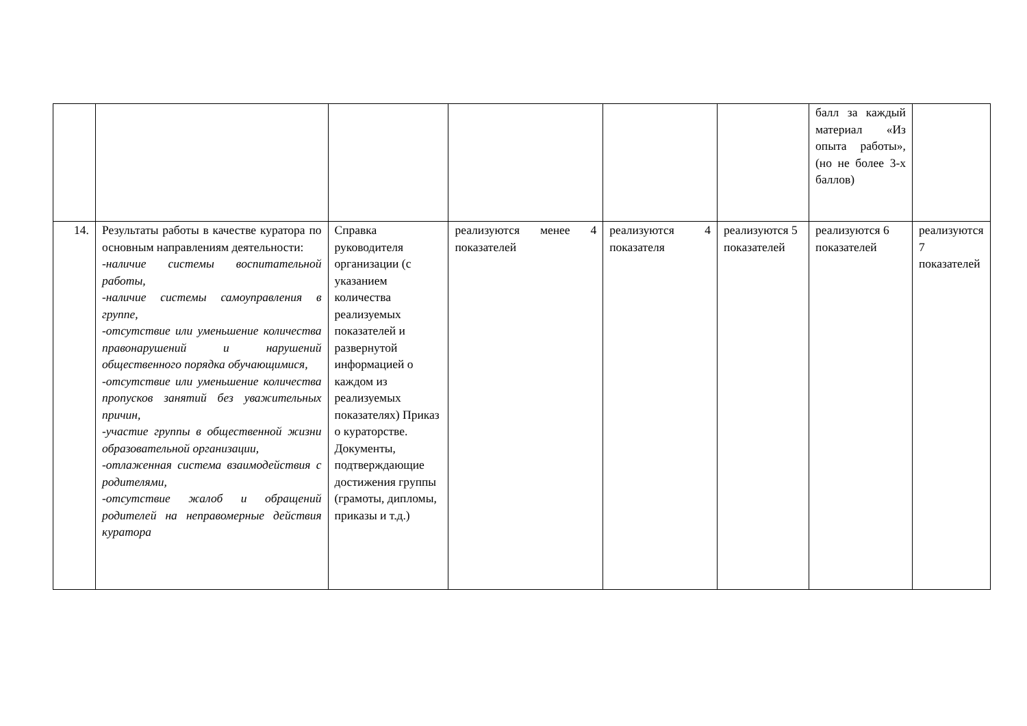| | | | | | | балл за каждый материал «Из опыта работы», (но не более 3-х баллов) | |
| 14. | Результаты работы в качестве куратора по основным направлениям деятельности: -наличие системы воспитательной работы, -наличие системы самоуправления в группе, -отсутствие или уменьшение количества правонарушений и нарушений общественного порядка обучающимися, -отсутствие или уменьшение количества пропусков занятий без уважительных причин, -участие группы в общественной жизни образовательной организации, -отлаженная система взаимодействия с родителями, -отсутствие жалоб и обращений родителей на неправомерные действия куратора | Справка руководителя организации (с указанием количества реализуемых показателей и развернутой информацией о каждом из реализуемых показателях) Приказ о кураторстве. Документы, подтверждающие достижения группы (грамоты, дипломы, приказы и т.д.) | реализуются менее 4 показателей | реализуются 4 показателя | реализуются 5 показателей | реализуются 6 показателей | реализуются 7 показателей |